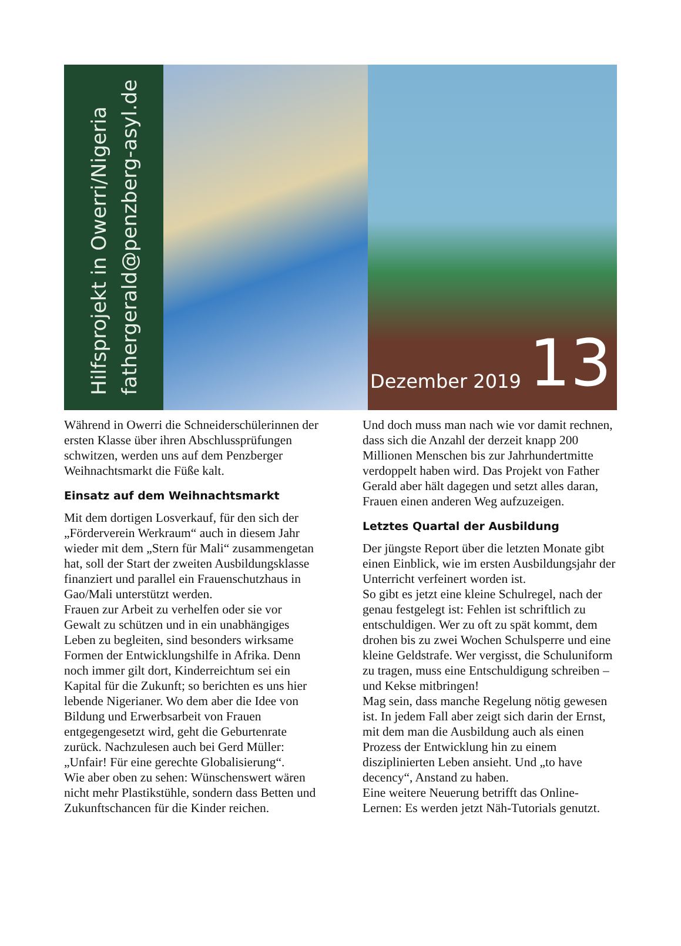Hilfsprojekt in Owerri/Nigeria
fathergerald@penzberg-asyl.de
Dezember 2019 13
Während in Owerri die Schneiderschülerinnen der ersten Klasse über ihren Abschlussprüfungen schwitzen, werden uns auf dem Penzberger Weihnachtsmarkt die Füße kalt.
Einsatz auf dem Weihnachtsmarkt
Mit dem dortigen Losverkauf, für den sich der „Förderverein Werkraum“ auch in diesem Jahr wieder mit dem „Stern für Mali“ zusammengetan hat, soll der Start der zweiten Ausbildungsklasse finanziert und parallel ein Frauenschutzhaus in Gao/Mali unterstützt werden.
Frauen zur Arbeit zu verhelfen oder sie vor Gewalt zu schützen und in ein unabhängiges Leben zu begleiten, sind besonders wirksame Formen der Entwicklungshilfe in Afrika. Denn noch immer gilt dort, Kinderreichtum sei ein Kapital für die Zukunft; so berichten es uns hier lebende Nigerianer. Wo dem aber die Idee von Bildung und Erwerbsarbeit von Frauen entgegengesetzt wird, geht die Geburtenrate zurück. Nachzulesen auch bei Gerd Müller: „Unfair! Für eine gerechte Globalisierung“.
Wie aber oben zu sehen: Wünschenswert wären nicht mehr Plastikstühle, sondern dass Betten und Zukunftschancen für die Kinder reichen.
Und doch muss man nach wie vor damit rechnen, dass sich die Anzahl der derzeit knapp 200 Millionen Menschen bis zur Jahrhundertmitte verdoppelt haben wird. Das Projekt von Father Gerald aber hält dagegen und setzt alles daran, Frauen einen anderen Weg aufzuzeigen.
Letztes Quartal der Ausbildung
Der jüngste Report über die letzten Monate gibt einen Einblick, wie im ersten Ausbildungsjahr der Unterricht verfeinert worden ist.
So gibt es jetzt eine kleine Schulregel, nach der genau festgelegt ist: Fehlen ist schriftlich zu entschuldigen. Wer zu oft zu spät kommt, dem drohen bis zu zwei Wochen Schulsperre und eine kleine Geldstrafe. Wer vergisst, die Schuluniform zu tragen, muss eine Entschuldigung schreiben – und Kekse mitbringen!
Mag sein, dass manche Regelung nötig gewesen ist. In jedem Fall aber zeigt sich darin der Ernst, mit dem man die Ausbildung auch als einen Prozess der Entwicklung hin zu einem disziplinierten Leben ansieht. Und „to have decency“, Anstand zu haben.
Eine weitere Neuerung betrifft das Online-Lernen: Es werden jetzt Näh-Tutorials genutzt.